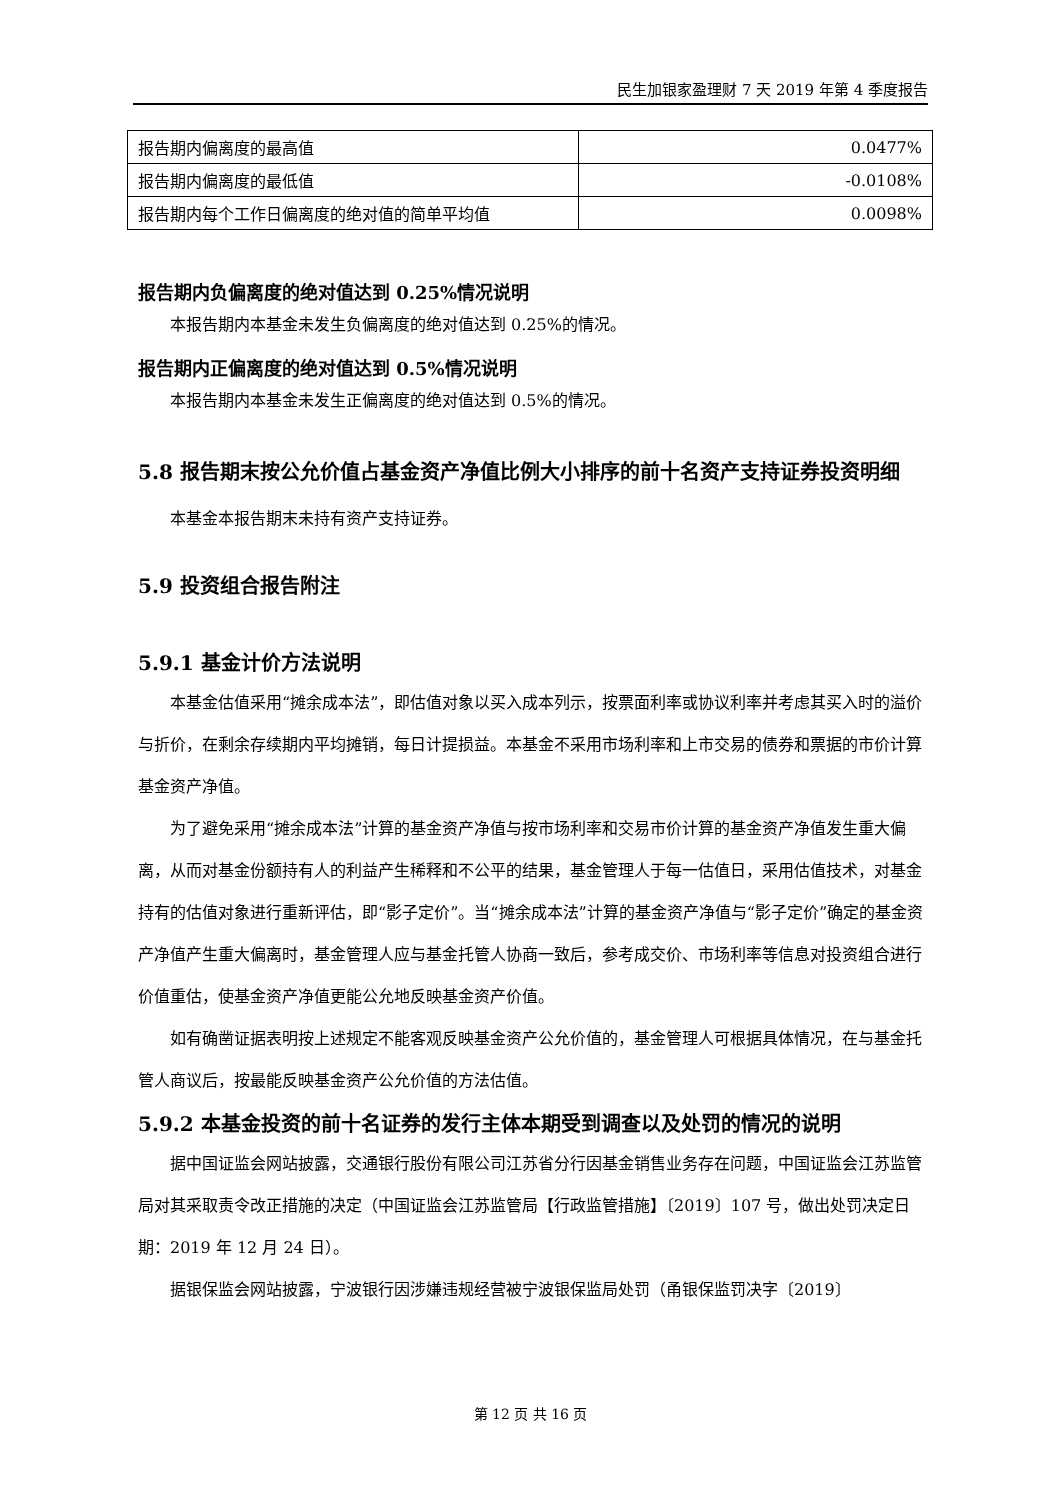民生加银家盈理财 7 天 2019 年第 4 季度报告
| 报告期内偏离度的最高值 | 0.0477% |
| 报告期内偏离度的最低值 | -0.0108% |
| 报告期内每个工作日偏离度的绝对值的简单平均值 | 0.0098% |
报告期内负偏离度的绝对值达到 0.25%情况说明
本报告期内本基金未发生负偏离度的绝对值达到 0.25%的情况。
报告期内正偏离度的绝对值达到 0.5%情况说明
本报告期内本基金未发生正偏离度的绝对值达到 0.5%的情况。
5.8 报告期末按公允价值占基金资产净值比例大小排序的前十名资产支持证券投资明细
本基金本报告期末未持有资产支持证券。
5.9 投资组合报告附注
5.9.1 基金计价方法说明
本基金估值采用“摊余成本法”，即估值对象以买入成本列示，按票面利率或协议利率并考虑其买入时的溢价与折价，在剩余存续期内平均摊销，每日计提损益。本基金不采用市场利率和上市交易的债券和票据的市价计算基金资产净值。
为了避免采用“摊余成本法”计算的基金资产净值与按市场利率和交易市价计算的基金资产净值发生重大偏离，从而对基金份额持有人的利益产生稀释和不公平的结果，基金管理人于每一估值日，采用估值技术，对基金持有的估值对象进行重新评估，即“影子定价”。当“摊余成本法”计算的基金资产净值与“影子定价”确定的基金资产净值产生重大偏离时，基金管理人应与基金托管人协商一致后，参考成交价、市场利率等信息对投资组合进行价值重估，使基金资产净值更能公允地反映基金资产价值。
如有确凿证据表明按上述规定不能客观反映基金资产公允价值的，基金管理人可根据具体情况，在与基金托管人商议后，按最能反映基金资产公允价值的方法估值。
5.9.2 本基金投资的前十名证券的发行主体本期受到调查以及处罚的情况的说明
据中国证监会网站披露，交通银行股份有限公司江苏省分行因基金销售业务存在问题，中国证监会江苏监管局对其采取责令改正措施的决定（中国证监会江苏监管局【行政监管措施】〔2019〕107 号，做出处罚决定日期：2019 年 12 月 24 日）。
据银保监会网站披露，宁波银行因涉嫌违规经营被宁波银保监局处罚（甬银保监罚决字〔2019〕
第 12 页 共 16 页